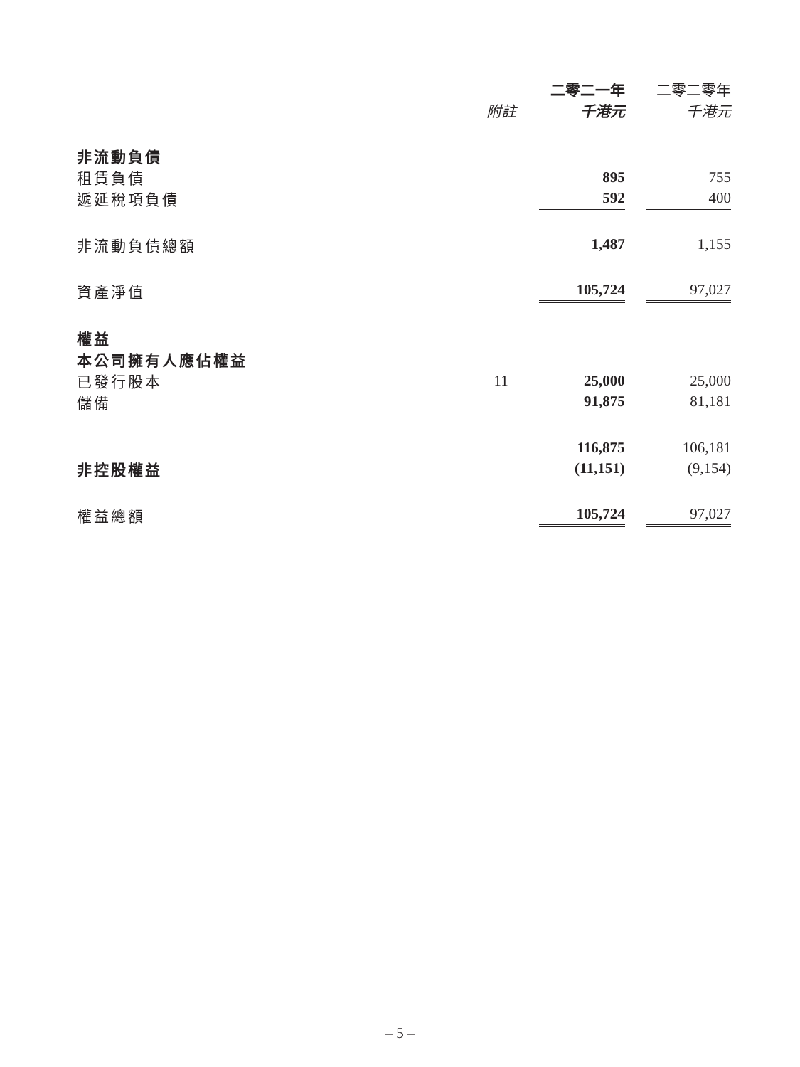| | | 二零二一年 | | 二零二零年 |
| --- | --- | --- | --- | --- |
| | 附註 | 千港元 | | 千港元 |
| 非流動負債 | | | | |
| 租賃負債 | | 895 | | 755 |
| 遞延稅項負債 | | 592 | | 400 |
| 非流動負債總額 | | 1,487 | | 1,155 |
| 資產淨值 | | 105,724 | | 97,027 |
| 權益 | | | | |
| 本公司擁有人應佔權益 | | | | |
| 已發行股本 | 11 | 25,000 | | 25,000 |
| 儲備 | | 91,875 | | 81,181 |
| | | 116,875 | | 106,181 |
| 非控股權益 | | (11,151) | | (9,154) |
| 權益總額 | | 105,724 | | 97,027 |
– 5 –